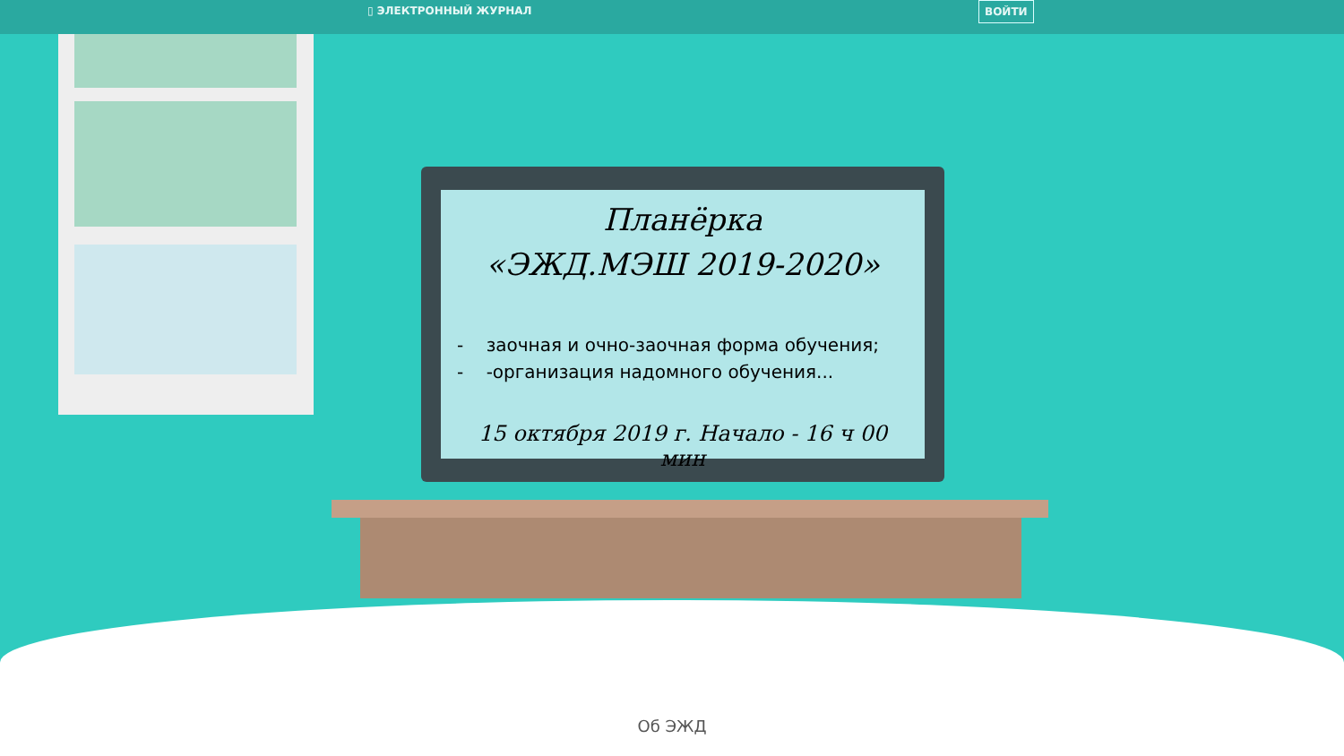▯ ЭЛЕКТРОННЫЙ ЖУРНАЛ ВОЙТИ
Планёрка
«ЭЖД.МЭШ 2019-2020»
- заочная и очно-заочная форма обучения;
- -организация надомного обучения...
15 октября 2019 г. Начало - 16 ч 00 мин
Об ЭЖД